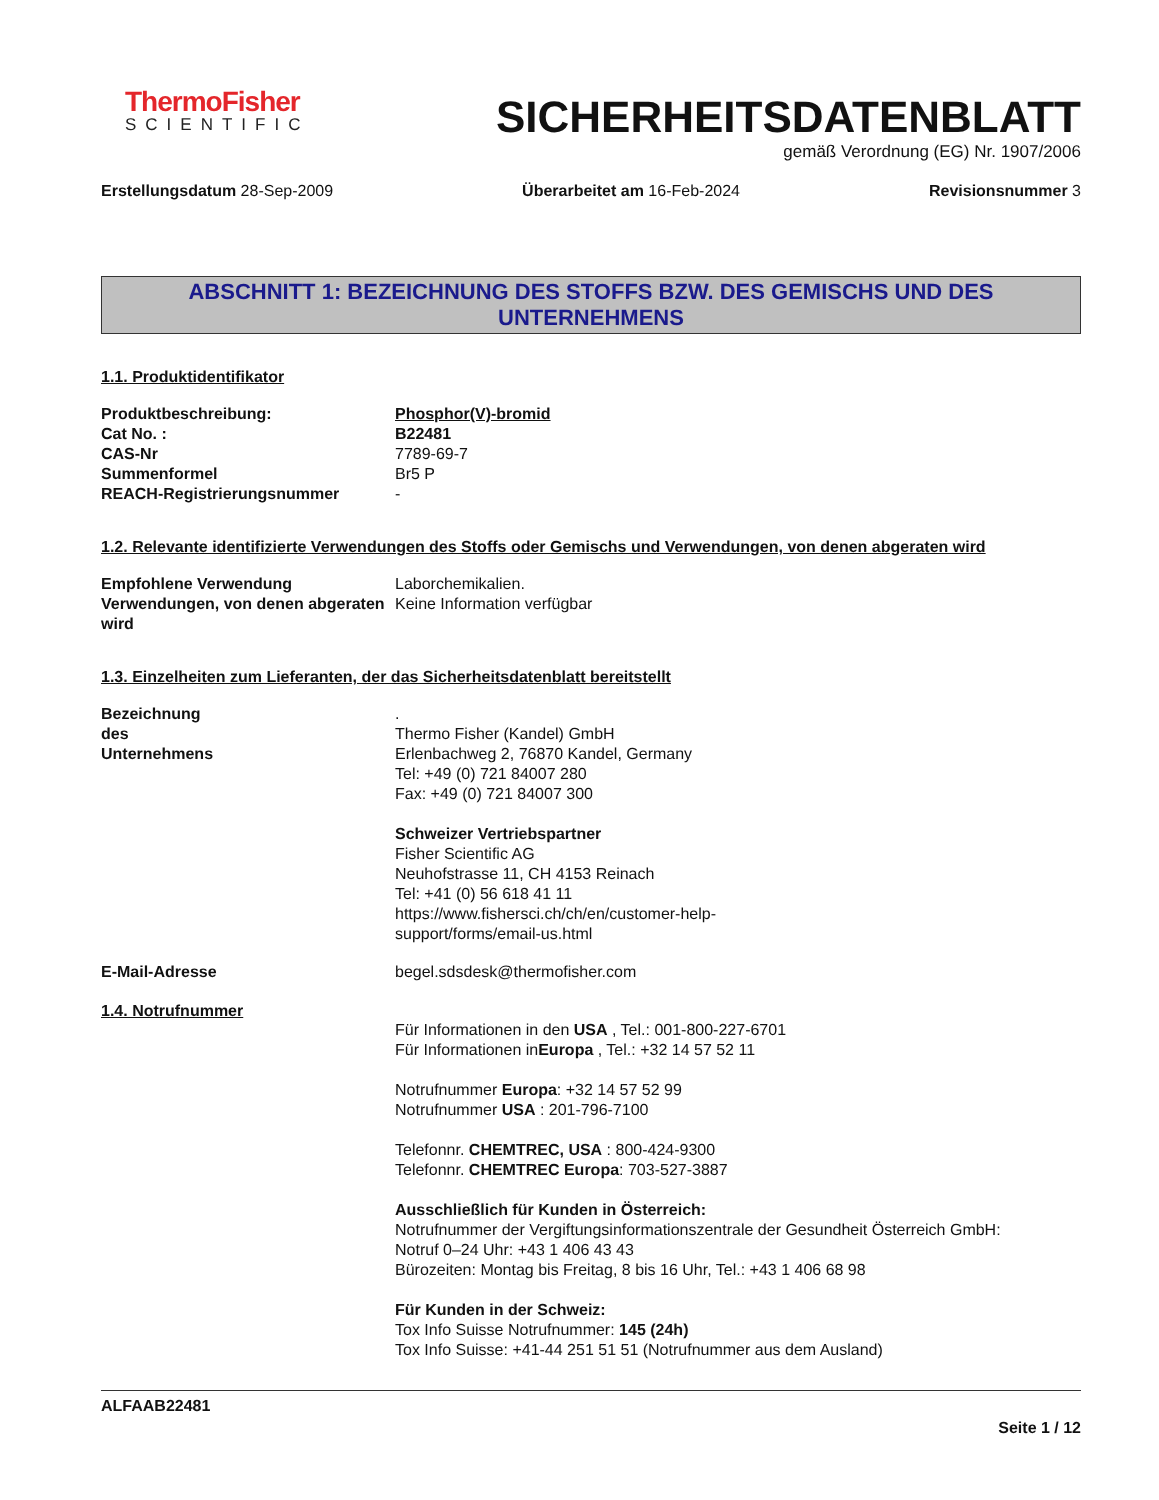ThermoFisher
SCIENTIFIC
SICHERHEITSDATENBLATT
gemäß Verordnung (EG) Nr. 1907/2006
Erstellungsdatum 28-Sep-2009 Überarbeitet am 16-Feb-2024 Revisionsnummer 3
ABSCHNITT 1: BEZEICHNUNG DES STOFFS BZW. DES GEMISCHS UND DES UNTERNEHMENS
1.1. Produktidentifikator
Produktbeschreibung: Phosphor(V)-bromid
Cat No. : B22481
CAS-Nr 7789-69-7
Summenformel Br5 P
REACH-Registrierungsnummer -
1.2. Relevante identifizierte Verwendungen des Stoffs oder Gemischs und Verwendungen, von denen abgeraten wird
Empfohlene Verwendung Laborchemikalien.
Verwendungen, von denen abgeraten wird
Keine Information verfügbar
1.3. Einzelheiten zum Lieferanten, der das Sicherheitsdatenblatt bereitstellt
Bezeichnung des Unternehmens
.
Thermo Fisher (Kandel) GmbH
Erlenbachweg 2, 76870 Kandel, Germany
Tel: +49 (0) 721 84007 280
Fax: +49 (0) 721 84007 300
Schweizer Vertriebspartner
Fisher Scientific AG
Neuhofstrasse 11, CH 4153 Reinach
Tel: +41 (0) 56 618 41 11
https://www.fishersci.ch/ch/en/customer-help-
support/forms/email-us.html
E-Mail-Adresse begel.sdsdesk@thermofisher.com
1.4. Notrufnummer
Für Informationen in den USA , Tel.: 001-800-227-6701
Für Informationen inEuropa , Tel.: +32 14 57 52 11
Notrufnummer Europa: +32 14 57 52 99
Notrufnummer USA : 201-796-7100
Telefonnr. CHEMTREC, USA : 800-424-9300
Telefonnr. CHEMTREC Europa: 703-527-3887
Ausschließlich für Kunden in Österreich:
Notrufnummer der Vergiftungsinformationszentrale der Gesundheit Österreich GmbH:
Notruf 0–24 Uhr: +43 1 406 43 43
Bürozeiten: Montag bis Freitag, 8 bis 16 Uhr, Tel.: +43 1 406 68 98
Für Kunden in der Schweiz:
Tox Info Suisse Notrufnummer: 145 (24h)
Tox Info Suisse: +41-44 251 51 51 (Notrufnummer aus dem Ausland)
ALFAAB22481
Seite 1 / 12